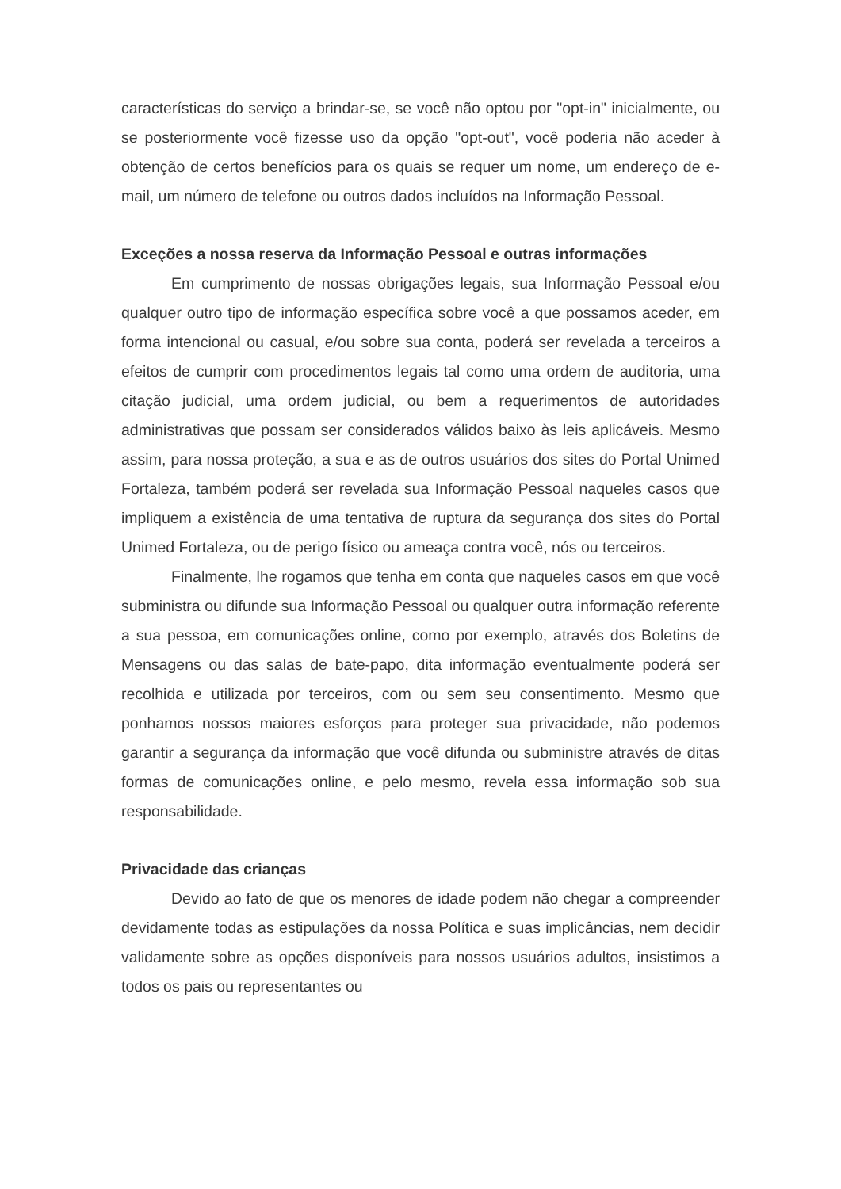características do serviço a brindar-se, se você não optou por "opt-in" inicialmente, ou se posteriormente você fizesse uso da opção "opt-out", você poderia não aceder à obtenção de certos benefícios para os quais se requer um nome, um endereço de e-mail, um número de telefone ou outros dados incluídos na Informação Pessoal.
Exceções a nossa reserva da Informação Pessoal e outras informações
Em cumprimento de nossas obrigações legais, sua Informação Pessoal e/ou qualquer outro tipo de informação específica sobre você a que possamos aceder, em forma intencional ou casual, e/ou sobre sua conta, poderá ser revelada a terceiros a efeitos de cumprir com procedimentos legais tal como uma ordem de auditoria, uma citação judicial, uma ordem judicial, ou bem a requerimentos de autoridades administrativas que possam ser considerados válidos baixo às leis aplicáveis. Mesmo assim, para nossa proteção, a sua e as de outros usuários dos sites do Portal Unimed Fortaleza, também poderá ser revelada sua Informação Pessoal naqueles casos que impliquem a existência de uma tentativa de ruptura da segurança dos sites do Portal Unimed Fortaleza, ou de perigo físico ou ameaça contra você, nós ou terceiros.
Finalmente, lhe rogamos que tenha em conta que naqueles casos em que você subministra ou difunde sua Informação Pessoal ou qualquer outra informação referente a sua pessoa, em comunicações online, como por exemplo, através dos Boletins de Mensagens ou das salas de bate-papo, dita informação eventualmente poderá ser recolhida e utilizada por terceiros, com ou sem seu consentimento. Mesmo que ponhamos nossos maiores esforços para proteger sua privacidade, não podemos garantir a segurança da informação que você difunda ou subministre através de ditas formas de comunicações online, e pelo mesmo, revela essa informação sob sua responsabilidade.
Privacidade das crianças
Devido ao fato de que os menores de idade podem não chegar a compreender devidamente todas as estipulações da nossa Política e suas implicâncias, nem decidir validamente sobre as opções disponíveis para nossos usuários adultos, insistimos a todos os pais ou representantes ou